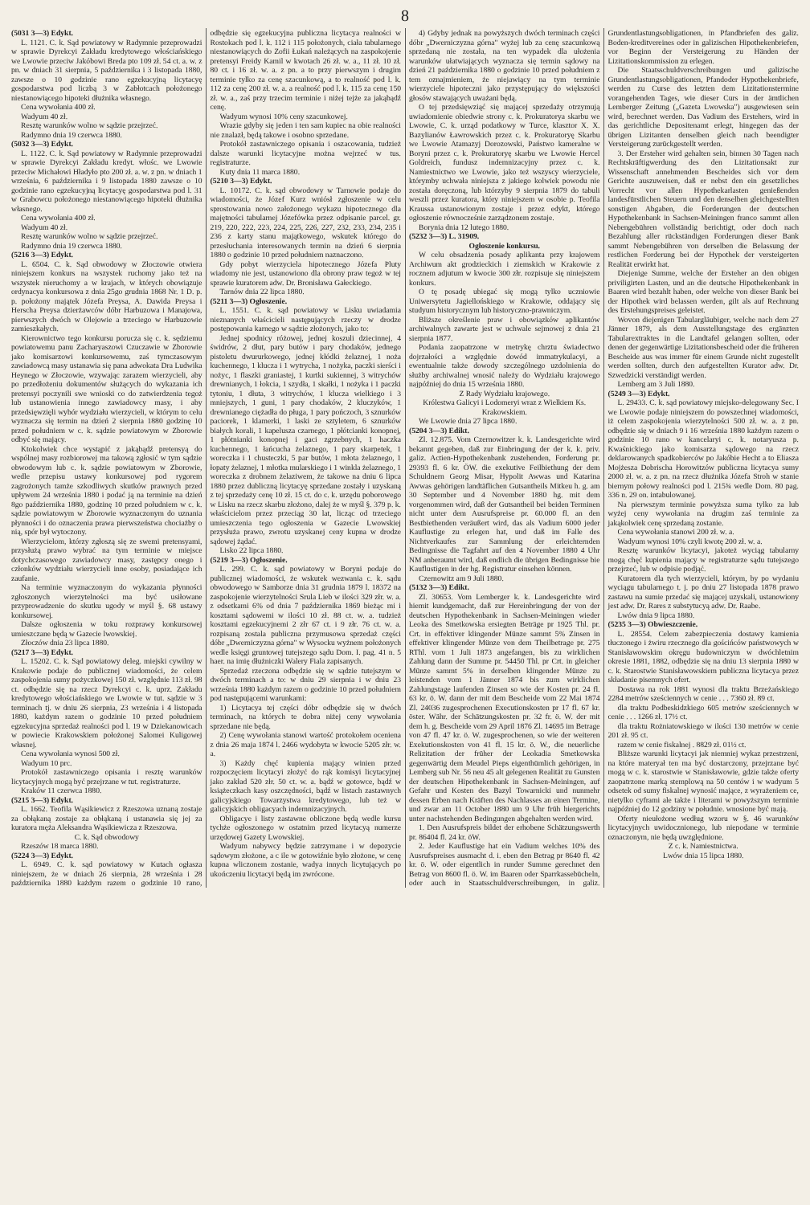8
(5031 3—3) Edykt.
L. 1121. C. k. Sąd powiatowy w Radymnie przeprowadzi w sprawie Dyrekcyi Zakładu kredytowego włościańskiego we Lwowie przeciw Jakóbowi Breda pto 109 zł. 54 ct. a. w. z pn. w dniach 31 sierpnia, 5 października i 3 listopada 1880, zawsze o 10 godzinie rano egzekucyjną licytacyę gospodarstwa pod liczbą 3 w Zabłotcach położonego niestanowiącego hipoteki dłużnika własnego.
Cena wywołania 400 zł.
Wadyum 40 zł.
Resztę warunków wolno w sądzie przejrzeć.
Radymno dnia 19 czerwca 1880.
(5032 3—3) Edykt.
L. 1122. C. k. Sąd powiatowy w Radymnie przeprowadzi w sprawie Dyrekcyi Zakładu kredyt. włośc. we Lwowie przeciw Michałowi Hładyło pto 200 zł. a. w. z pn. w dniach 1 września, 6 października i 9 listopada 1880 zawsze o 10 godzinie rano egzekucyjną licytacyę gospodarstwa pod l. 31 w Grabowcu położonego niestanowiącego hipoteki dłużnika własnego.
Cena wywołania 400 zł.
Wadyum 40 zł.
Resztę warunków wolno w sądzie przejrzeć.
Radymno dnia 19 czerwca 1880.
(5216 3—3) Edykt.
L. 6504. C. k. Sąd obwodowy w Złoczowie otwiera niniejszem konkurs na wszystek ruchomy jako też na wszystek nieruchomy a w krajach, w których obowiązuje ordynacya konkursowa z dnia 25go grudnia 1868 Nr. 1 D. p. p. położony majątek Józefa Preysa, A. Dawida Preysa i Herscha Preysa dzierżawców dóbr Harbuzowa i Manajowa, pierwszych dwóch w Olejowie a trzeciego w Harbuzowie zamieszkałych.
Kierownictwo tego konkursu porucza się c. k. sędziemu powiatowemu panu Zacharyaszowi Czuczawie w Zborowie jako komisarzowi konkursowemu, zaś tymczasowym zawiadowcą masy ustanawia się pana adwokata Dra Ludwika Heynego w Złoczowie, wzywając zarazem wierzycieli, aby po przedłożeniu dokumentów służących do wykazania ich pretensyi poczynili swe wnioski co do zatwierdzenia tegoż lub ustanowienia innego zawiadowcy masy, i aby przedsięwzięli wybór wydziału wierzycieli, w którym to celu wyznacza się termin na dzień 2 sierpnia 1880 godzinę 10 przed południem w c. k. sądzie powiatowym w Zborowie odbyć się mający.
Ktokolwiek chce wystąpić z jakąbądź pretensyą do wspólnej masy rozbiorowej ma takową zgłosić w tym sądzie obwodowym lub c. k. sądzie powiatowym w Zborowie, wedle przepisu ustawy konkursowej pod rygorem zagrożonych tamże szkodliwych skutków prawnych przed upływem 24 września 1880 i podać ją na terminie na dzień 8go października 1880, godzinę 10 przed południem w c. k. sądzie powiatowym w Zborowie wyznaczonym do uznania płynności i do oznaczenia prawa pierwszeństwa chociażby o nią, spór był wytoczony.
Wierzycielom, którzy zgłoszą się ze swemi pretensyami, przysłużą prawo wybrać na tym terminie w miejsce dotychczasowego zawiadowcy masy, zastępcy onego i członków wydziału wierzycieli inne osoby, posiadające ich zaufanie.
Na terminie wyznaczonym do wykazania płynności zgłoszonych wierzytelności ma być usiłowane przyprowadzenie do skutku ugody w myśl §. 68 ustawy konkursowej.
Dalsze ogłoszenia w toku rozprawy konkursowej umieszczane będą w Gazecie lwowskiej.
Złoczów dnia 23 lipca 1880.
(5217 3—3) Edykt.
L. 15202. C. k. Sąd powiatowy deleg. miejski cywilny w Krakowie podaje do publicznej wiadomości, że celem zaspokojenia sumy pożyczkowej 150 zł. względnie 113 zł. 98 ct. odbędzie się na rzecz Dyrekcyi c. k. uprz. Zakładu kredytowego włościańskiego we Lwowie w tut. sądzie w 3 terminach tj. w dniu 26 sierpnia, 23 września i 4 listopada 1880, każdym razem o godzinie 10 przed południem egzekucyjna sprzedaż realności pod l. 19 w Dziekanowicach w powiecie Krakowskiem położonej Salomei Kuligowej własnej.
Cena wywołania wynosi 500 zł.
Wadyum 10 prc.
Protokół zastawniczego opisania i resztę warunków licytacyjnych mogą być przejrzane w tut. registraturze.
Kraków 11 czerwca 1880.
(5215 3—3) Edykt.
L. 1662. Teofila Wąsikiewicz z Rzeszowa uznaną zostaje za obłąkaną zostaje za obłąkaną i ustanawia się jej za kuratora męża Aleksandra Wąsikiewicza z Rzeszowa.
C. k. Sąd obwodowy
Rzeszów 18 marca 1880.
(5224 3—3) Edykt.
L. 6949. C. k. sąd powiatowy w Kutach ogłasza niniejszem, że w dniach 26 sierpnia, 28 września i 28 października 1880 każdym razem o godzinie 10 rano, odbędzie się egzekucyjna publiczna licytacya realności w Rostokach pod l. k. 112 i 115 położonych, ciała tabularnego niestanowiących do Zofii Łukań należących na zaspokojenie pretensyi Freidy Kamil w kwotach 26 zł. w. a., 11 zł. 10 zł. 80 ct. i 16 zł. w. a. z pn. a to przy pierwszym i drugim terminie tylko za cenę szacunkową, a to realność pod l. k. 112 za cenę 200 zł. w. a. a realność pod l. k. 115 za cenę 150 zł. w. a., zaś przy trzecim terminie i niżej tejże za jakąbądź cenę.
Wadyum wynosi 10% ceny szacunkowej.
Wrazie gdyby się jeden i ten sam kupiec na obie realności nie znalazł, będą takowe i osobno sprzedane.
Protokół zastawniczego opisania i oszacowania, tudzież dalsze warunki licytacyjne można wejrzeć w tus. registraturze.
Kuty dnia 11 marca 1880.
(5210 3—3) Edykt.
L. 10172. C. k. sąd obwodowy w Tarnowie podaje do wiadomości, że Józef Kurz wniósł zgłoszenie w celu sprostowania nowo założonego wykazu hipotecznego dla majętności tabularnej Józefówka przez odpisanie parcel. gr. 219, 220, 222, 223, 224, 225, 226, 227, 232, 233, 234, 235 i 236 z karty stanu majątkowego, wskutek którego do przesłuchania interesowanych termin na dzień 6 sierpnia 1880 o godzinie 10 przed południem naznaczono.
Gdy pobyt wierzyciela hipotecznego Józefa Pluty wiadomy nie jest, ustanowiono dla obrony praw tegoż w tej sprawie kuratorem adw. Dr. Bronisława Gałeckiego.
Tarnów dnia 22 lipca 1880.
(5211 3—3) Ogłoszenie.
L. 1551. C. k. sąd powiatowy w Lisku uwiadamia nieznanych właścicieli następujących rzeczy w drodze postępowania karnego w sądzie złożonych, jako to:
Jednej spodnicy różowej, jednej koszuli dziecinnej, 4 świdrów, 2 dłut, pary butów i pary chodaków, jednego pistoletu dwururkowego, jednej kłódki żelaznej, 1 noża kuchennego, 1 klucza i 1 wytrycha, 1 nożyka, paczki sierści i nożyc, 1 flaszki graniastej, 1 kurtki sukiennej, 3 witrychów drewnianych, 1 łokcia, 1 szydła, 1 skałki, 1 nożyka i 1 paczki tytoniu, 1 dłuta, 3 witrychów, 1 klucza wielkiego i 3 mniejszych, 1 guni, 1 pary chodaków, 2 kluczyków, 1 drewnianego ciężadła do pługa, 1 pary pończoch, 3 sznurków paciorek, 1 klamerki, 1 laski ze sztyletem, 6 sznurków białych korali, 1 kapelusza czarnego, 1 płótcianki konopnej, 1 płótnianki konopnej i gaci zgrzebnych, 1 haczka kuchennego, 1 łańcucha żelaznego, 1 pary skarpetek, 1 woreczka i 1 chusteczki, 5 par butów, 1 młota żelaznego, 1 łopaty żelaznej, 1 młotka mularskiego i 1 winkla żelaznego, 1 woreczka z drobnem żelaziwem, że takowe na dniu 6 lipca 1880 przez dubliczną licytacyę sprzedane zostały i uzyskaną z tej sprzedaży cenę 10 zł. 15 ct. do c. k. urzędu poborowego w Lisku na rzecz skarbu złożono, dalej że w myśl §. 379 p. k. właścicielom przez przeciąg 30 lat, licząc od trzeciego umieszczenia tego ogłoszenia w Gazecie Lwowskiej przysłuża prawo, zwrotu uzyskanej ceny kupna w drodze sądowej żądać.
Lisko 22 lipca 1880.
(5219 3—3) Ogłoszenie.
L. 299. C. k. sąd powiatowy w Boryni podaje do publicznej wiadomości, że wskutek wezwania c. k. sądu obwodowego w Samborze dnia 31 grudnia 1879 l. 18372 na zaspokojenie wierzytelności Srula Lieb w ilości 329 złr. w. a. z odsetkami 6% od dnia 7 października 1869 bieżąc mi i kosztami sądowemi w ilości 10 zł. 88 ct. w. a. tudzież kosztami egzekucyjnemi 2 złr 67 ct. i 9 złr. 76 ct. w. a. rozpisaną zostala publiczna przymusowa sprzedaż części dóbr „Dwerniczyzna górna" w Wysocku wyżnem położonych wedle księgi gruntowej tutejszego sądu Dom. I. pag. 41 n. 5 haer. na imię dłużniczki Walery Fiala zapisanych.
Sprzedaż rzeczona odbędzie się w sądzie tutejszym w dwóch terminach a to: w dniu 29 sierpnia i w dniu 23 września 1880 każdym razem o godzinie 10 przed południem pod następującemi warunkami:
1) Licytacya tej części dóbr odbędzie się w dwóch terminach, na których te dobra niżej ceny wywołania sprzedane nie będą.
2) Cenę wywołania stanowi wartość protokołem oceniena z dnia 26 maja 1874 l. 2466 wydobyta w kwocie 5205 złr. w. a.
3) Każdy chęć kupienia mający winien przed rozpoczęciem licytacyi złożyć do rąk komisyi licytacyjnej jako zakład 520 złr. 50 ct. w. a. bądź w gotowce, bądź w książeczkach kasy oszczędności, bądź w listach zastawnych galicyjskiego Towarzystwa kredytowego, lub też w galicyjskich obligacyach indemnizacyjnych.
Obligacye i listy zastawne obliczone będą wedle kursu tychże ogłoszonego w ostatnim przed licytacyą numerze urzędowej Gazety Lwowskiej.
Wadyum nabywcy będzie zatrzymane i w depozycie sądowym złożone, a c ile w gotowiźnie było złożone, w cenę kupna wliczonem zostanie, wadya innych licytujących po ukończeniu licytacyi będą im zwrócone.
4) Gdyby jednak na powyższych dwóch terminach części dóbr „Dwerniczyzna górna" wyżej lub za cenę szacunkową sprzedaną nie została, na ten wypadek dla ułożenia warunków ułatwiających wyznacza się termin sądowy na dzień 21 października 1880 o godzinie 10 przed południem z tem oznajmieniem, że niejawiący na tym terminie wierzyciele hipoteczni jako przystępujący do większości głosów stawających uważani będą.
O tej przedsięwziąć się mającej sprzedaży otrzymują uwiadomienie obiedwie strony c. k. Prokuratorya skarbu we Lwowie, C. k. urząd podatkowy w Turce, klasztor X. X. Bazylianów Ławrowskich przez c. k. Prokuratoryę Skarbu we Lwowie Atamazyj Dorozowski, Państwo kameralne w Boryni przez c. k. Prokuratoryę skarbu we Lwowie Hercel Goldreich, fundusz indemnizacyjny przez c. k. Namiestnictwo we Lwowie, jako też wszyscy wierzyciele, którymby uchwała niniejsza z jakiego kolwiek powodu nie została doręczoną, lub którzyby 9 sierpnia 1879 do tabuli weszli przez kuratora, który niniejszem w osobie p. Teofila Kraussa ustanowionym zostaje i przez edykt, którego ogłoszenie równocześnie zarządzonem zostaje.
Borynia dnia 12 lutego 1880.
(5232 3—3) L. 31909.
Ogłoszenie konkursu.
W celu obsadzenia posady aplikanta przy krajowem Archiwum akt grodzieckich i ziemskich w Krakowie z rocznem adjutum w kwocie 300 złr. rozpisuje się niniejszem konkurs.
O tę posadę ubiegać się mogą tylko uczniowie Uniwersytetu Jagiellońskiego w Krakowie, oddający się studyum historycznym lub historyczno-prawniczym.
Bliższe określenie praw i obowiązków aplikantów archiwalnych zawarte jest w uchwale sejmowej z dnia 21 sierpnia 1877.
Podania zaopatrzone w metrykę chrztu świadectwo dojrzałości a względnie dowód immatrykulacyi, a ewentualnie także dowody szczególnego uzdolnienia do służby archiwalnej wnosić należy do Wydziału krajowego najpóźniej do dnia 15 września 1880.
Z Rady Wydziału krajowego.
Królestwa Galicyi i Lodomeryi wraz z Wielkiem Ks. Krakowskiem.
We Lwowie dnia 27 lipca 1880.
(5204 3—3) Edikt.
Zl. 12.875. Vom Czernowitzer k. k. Landesgerichte wird bekannt gegeben, daß zur Einbringung der der k. k. priv. galiz. Actien-Hypothekenbank zustehenden, Forderung pr. 29393 fl. 6 kr. ÖW. die exekutive Feilbiethung der dem Schuldnern Georg Misar, Hypolit Awwas und Katarina Awwas gehörigen landtäflichen Gutsantheils Mitkeu h. g. am 30 September und 4 November 1880 hg. mit dem vorgenommen wird, daß der Gutsantheil bei beiden Terminen nicht unter dem Ausrufspreise pr. 60.000 fl. an den Bestbiethenden veräußert wird, das als Vadium 6000 jeder Kauflustige zu erlegen hat, und daß im Falle des Nichtverkaufes zur Sammlung der erleichternden Bedingnisse die Tagfahrt auf den 4 November 1880 4 Uhr NM anberaumt wird, daß endlich die übrigen Bedingnisse bie Kauflustigen in der hg. Registratur einsehen können.
Czernowitz am 9 Juli 1880.
(5132 3—3) Edikt.
Zl. 30653. Vom Lemberger k. k. Landesgerichte wird hiemit kundgemacht, daß zur Hereinbringung der von der deutschen Hypothekenbank in Sachsen-Meiningen wieder Leoka des Smetkowska ersiegten Beträge pr 1925 Thl. pr. Crt. in effektiver klingender Münze sammt 5% Zinsen in effektiver klingender Münze von dem Theilbetrage pr. 275 RThl. vom 1 Juli 1873 angefangen, bis zu wirklichen Zahlung dann der Summe pr. 54450 Thl. pr Crt. in gleicher Münze sammt 5% in derselben klingender Münze zu leistenden vom 1 Jänner 1874 bis zum wirklichen Zahlungstage laufenden Zinsen so wie der Kosten pr. 24 fl. 63 kr. ö. W. dann der mit dem Bescheide vom 22 Mai 1874 Zl. 24036 zugesprochenen Executionskosten pr 17 fl. 67 kr. öster. Währ. der Schätzungskosten pr. 32 fr. ö. W. der mit dem h. g. Bescheide vom 29 April 1876 Zl. 14695 im Betrage von 47 fl. 47 kr. ö. W. zugesprochenen, so wie der weiteren Exekutionskosten von 41 fl. 15 kr. ö. W., die neuerliche Relizitation der früher der Leokadia Smetkowska gegenwärtig dem Meudel Pieps eigenthümlich gehörigen, in Lemberg sub Nr. 56 neu 45 alt gelegenen Realität zu Gunsten der deutschen Hipothekenbank in Sachsen-Meiningen, auf Gefahr und Kosten des Bazyl Towarnicki und nunmehr dessen Erben nach Kräften des Nachlasses an einen Termine, und zwar am 11 October 1880 um 9 Uhr früh hiergerichts unter nachstehenden Bedingungen abgehalten werden wird.
1. Den Ausrufspreis bildet der erhobene Schätzungswerth pr. 86404 fl. 24 kr. öW.
2. Jeder Kauflustige hat ein Vadium welches 10% des Ausrufspreises ausmacht d. i. eben den Betrag pr 8640 fl. 42 kr. ö. W. oder eigentlich in runder Summe gerechnet den Betrag von 8600 fl. ö. W. im Baaren oder Sparrkassebücheln, oder auch in Staatsschuldverschreibungen, in galiz. Grundentlastungsobligationen, in Pfandbriefen des galiz. Boden-kreditvereines oder in galizischen Hipothekenbriefen, vor Beginn der Versteigerung zu Händen der Lizitationskommission zu erlegen.
Die Staatsschuldverschreibungen und galizische Grundentlastungsobligationen, Pfandoder Hypothekenbriefe, werden zu Curse des letzten dem Lizitationstermine vorangehenden Tages, wie dieser Curs in der ämtlichen Lemberger Zeitung („Gazeta Lwowska") ausgewiesen sein wird, berechnet werden. Das Vadium des Erstehers, wird in das gerichtliche Depositenamt erlegt, hingegen das der übrigen Lizitanten denselben gleich nach beendigter Versteigerung zurückgestellt werden.
3. Der Ersteher wird gehalten sein, binnen 30 Tagen nach Rechtskräftigwerdung des den Lizitationsakt zur Wissenschaft annehmenden Bescheides sich vor dem Gerichte auszuweisen, daß er nebst den ein gesetzliches Vorrecht vor allen Hypothekarlasten genießenden landesfürstlichen Steuern und den denselben gleichgestellten sonstigen Abgaben, die Forderungen der deutschen Hypothekenbank in Sachsen-Meiningen franco sammt allen Nebengebühren vollständig berichtigt, oder doch nach Bezahlung aller rückständigen Forderungen dieser Bank sammt Nebengebühren von derselben die Belassung der restlichen Forderung bei der Hypothek der versteigerten Realität erwirkt hat.
Diejenige Summe, welche der Ersteher an den obigen priviligirten Lasten, und an die deutsche Hipothekenbank in Baaren wird bezahlt haben, oder welche von dieser Bank bei der Hipothek wird belassen werden, gilt als auf Rechnung des Erstehungspreises geleistet.
Wovon diejenigen Tabulargläubiger, welche nach dem 27 Jänner 1879, als dem Ausstellungstage des ergänzten Tabularextraktes in die Landtafel gelangen sollten, oder denen der gegenwärtige Lizitationsbescheid oder die früheren Bescheide aus was immer für einem Grunde nicht zugestellt werden sollten, durch den aufgestellten Kurator adw. Dr. Szwedzicki verständigt werden.
Lemberg am 3 Juli 1880.
(5249 3—3) Edykt.
L. 29433. C. k. sąd powiatowy miejsko-delegowany Sec. I we Lwowie podaje niniejszem do powszechnej wiadomości, iż celem zaspokojenia wierzytelności 500 zł. w. a. z pn. odbędzie się w dniach 9 i 16 września 1880 każdym razem o godzinie 10 rano w kancelaryi c. k. notaryusza p. Kwaśnickiego jako komisarza sądowego na rzecz deklarowanych spadkobierców po Jakóbie Hecht a to Eliasza Mojżesza Dobrischa Horowitzów publiczna licytacya sumy 2000 zł. w. a. z pn. na rzecz dłużnika Józefa Stroh w stanie biernym połowy realności pod l. 215¾ wedle Dom. 80 pag. 336 n. 29 on. intabulowanej.
Na pierwszym terminie powyższa suma tylko za lub wyżej ceny wywołania na drugim zaś terminie za jakąkolwiek cenę sprzedaną zostanie.
Cena wywołania stanowi 200 zł. w. a.
Wadyum wynosi 10% czyli kwotę 200 zł. w. a.
Resztę warunków licytacyi, jakoteż wyciąg tabularny mogą chęć kupienia mający w registraturze sądu tutejszego przejrzeć, lub w odpisie podjąć.
Kuratorem dla tych wierzycieli, którym, by po wydaniu wyciągu tabularnego t. j. po dniu 27 listopada 1878 prawo zastawu na sumie przedać się mającej uzyskali, ustanowiony jest adw. Dr. Rares z substytucyą adw. Dr. Raabe.
Lwów dnia 9 lipca 1880.
(5235 3—3) Obwieszczenie.
L. 28554. Celem zabezpieczenia dostawy kamienia tłuczonego i żwiru rzecznego dla gościńców państwowych w Stanisławowskim okręgu budowniczym w dwóchletnim okresie 1881, 1882, odbędzie się na dniu 13 sierpnia 1880 w c. k. Starostwie Stanisławowskiem publiczna licytacya przez składanie pisemnych ofert.
Dostawa na rok 1881 wynosi dla traktu Brzeżańskiego 2284 metrów sześciennych w cenie . . . 7360 zł. 89 ct.
dla traktu Podbeskidzkiego 605 metrów sześciennych w cenie . . . 1266 zł. 17½ ct.
dla traktu Rożniatowskiego w ilości 130 metrów w cenie 201 zł. 95 ct.
razem w cenie fiskalnej . 8829 zł. 01½ ct.
Bliższe warunki licytacyi jak niemniej wykaz przestrzeni, na które materyał ten ma być dostarczony, przejrzane być mogą w c. k. starostwie w Stanisławowie, gdzie także oferty zaopatrzone marką stemplową na 50 centów i w wadyum 5 odsetek od sumy fiskalnej wynosić mające, z wyrażeniem ce, nietylko cyframi ale także i literami w powyższym terminie najpóźniej do 12 godziny w południe. wnosione być mają.
Oferty nieułożone według wzoru w §. 46 warunków licytacyjnych uwidocznionego, lub niepodane w terminie oznaczonym, nie będą uwzględnione.
Z c. k. Namiestnictwa.
Lwów dnia 15 lipca 1880.